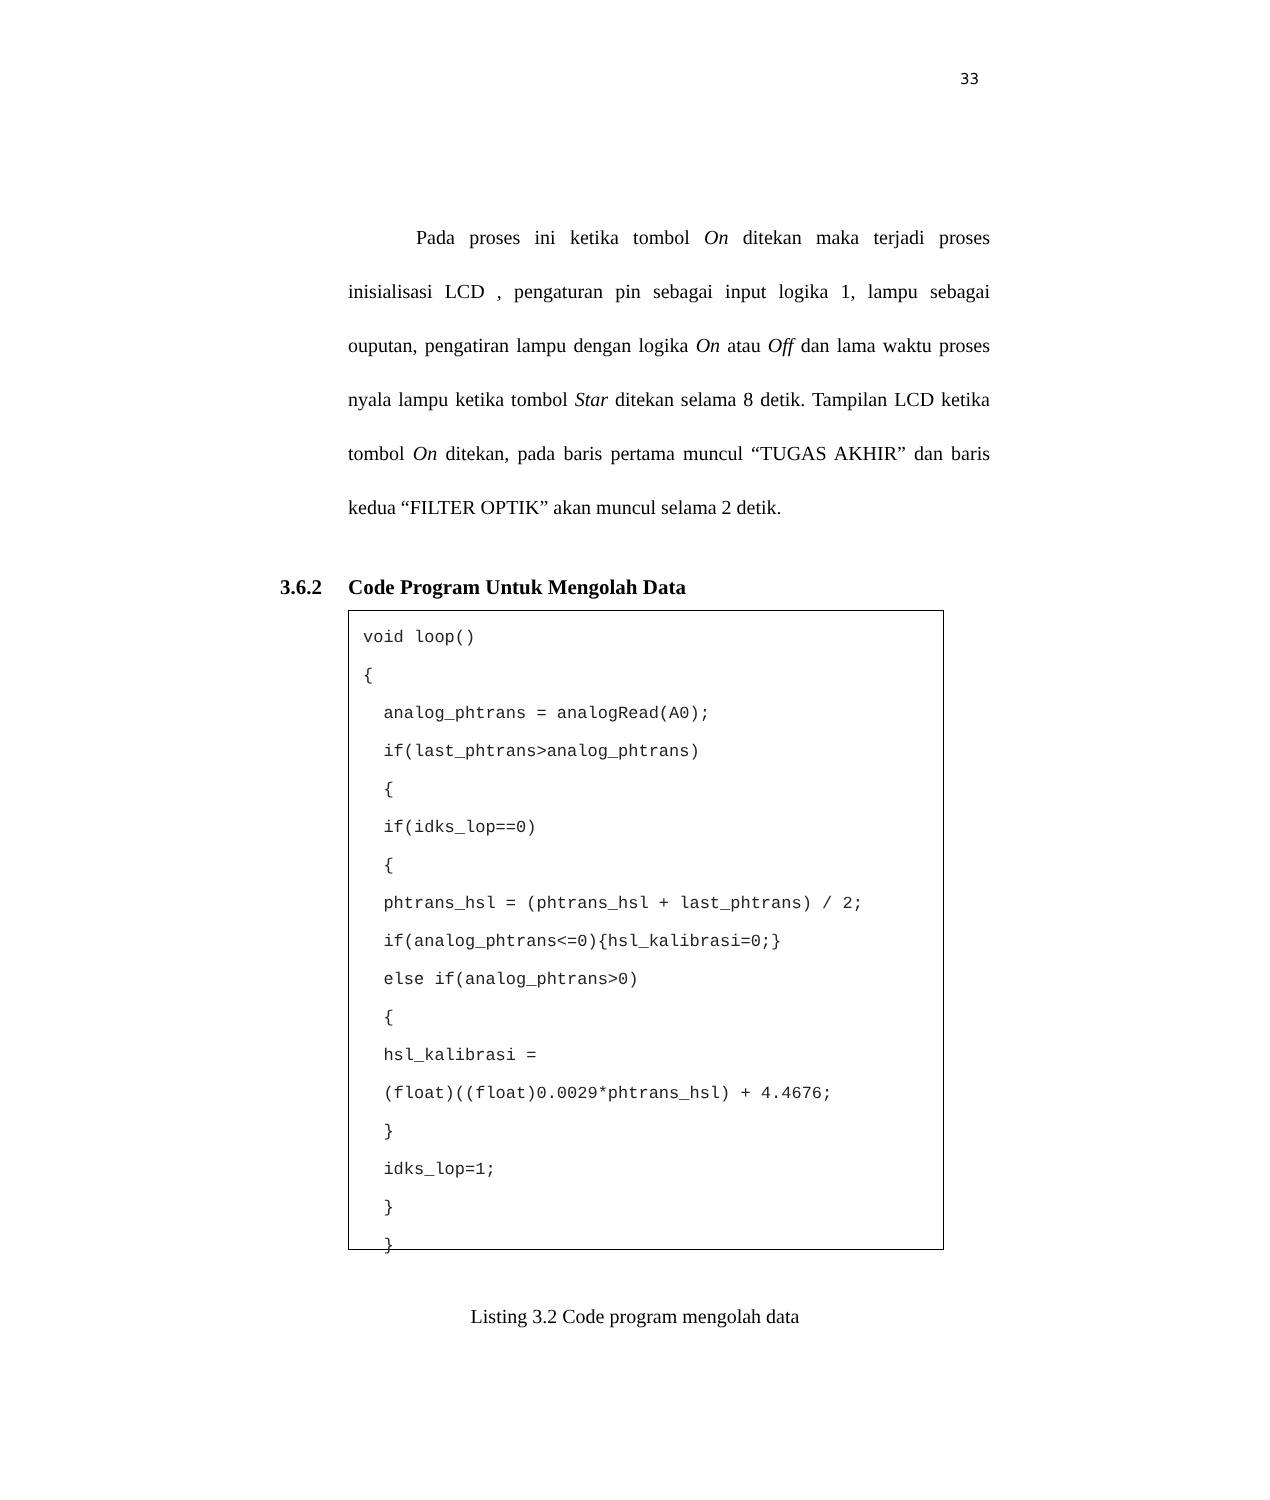33
Pada proses ini ketika tombol On ditekan maka terjadi proses inisialisasi LCD , pengaturan pin sebagai input logika 1, lampu sebagai ouputan, pengatiran lampu dengan logika On atau Off dan lama waktu proses nyala lampu ketika tombol Star ditekan selama 8 detik. Tampilan LCD ketika tombol On ditekan, pada baris pertama muncul “TUGAS AKHIR” dan baris kedua “FILTER OPTIK” akan muncul selama 2 detik.
3.6.2 Code Program Untuk Mengolah Data
void loop()
{
  analog_phtrans = analogRead(A0);
  if(last_phtrans>analog_phtrans)
  {
  if(idks_lop==0)
  {
  phtrans_hsl = (phtrans_hsl + last_phtrans) / 2;
  if(analog_phtrans<=0){hsl_kalibrasi=0;}
  else if(analog_phtrans>0)
  {
  hsl_kalibrasi =
  (float)((float)0.0029*phtrans_hsl) + 4.4676;
  }
  idks_lop=1;
  }
  }
Listing 3.2 Code program mengolah data